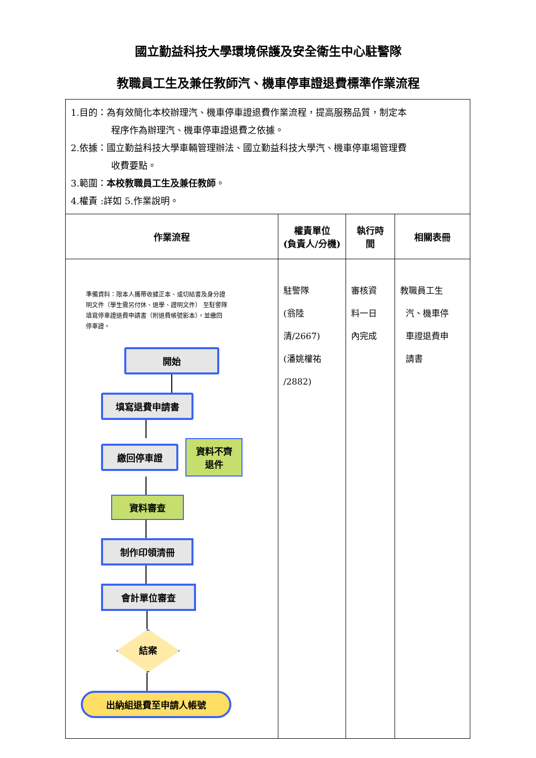國立勤益科技大學環境保護及安全衛生中心駐警隊
教職員工生及兼任教師汽、機車停車證退費標準作業流程
| 1.目的：為有效簡化本校辦理汽、機車停車證退費作業流程，提高服務品質，制定本 程序作為辦理汽、機車停車證退費之依據。 2.依據：國立勤益科技大學車輛管理辦法、國立勤益科技大學汽、機車停車場管理費 收費要點。 3.範圍： 本校教職員工生及兼任教師 。 4.權責 :詳如 5.作業說明。 | | | |
| 作業流程 | 權責單位 (負責人/分機) | 執行時 間 | 相關表冊 |
| 準備資料：限本人攜帶收據正本、或切結書及身分證明文件（學生需另付休、退學、證明文件） 至駐警隊填寫停車證退費申請書（附退費帳號影本），並繳回停車證。 開始 填寫退費申請書 繳回停車證 資料不齊退件 資料審查 制作印領清冊 會計單位審查 結案 出納組退費至申請人帳號 | 駐警隊 (翁陸清/2667) (潘姚權祐 /2882) | 審核資 料一日 內完成 | 教職員工生 汽、機車停 車證退費申 請書 |